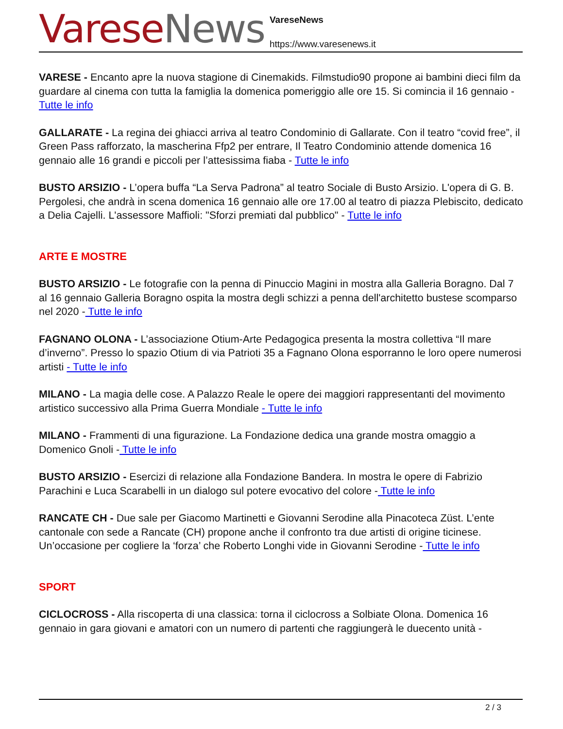Varese News
VareseNews
https://www.varesenews.it
VARESE - Encanto apre la nuova stagione di Cinemakids. Filmstudio90 propone ai bambini dieci film da guardare al cinema con tutta la famiglia la domenica pomeriggio alle ore 15. Si comincia il 16 gennaio - Tutte le info
GALLARATE - La regina dei ghiacci arriva al teatro Condominio di Gallarate. Con il teatro “covid free”, il Green Pass rafforzato, la mascherina Ffp2 per entrare, Il Teatro Condominio attende domenica 16 gennaio alle 16 grandi e piccoli per l’attesissima fiaba - Tutte le info
BUSTO ARSIZIO - L’opera buffa “La Serva Padrona” al teatro Sociale di Busto Arsizio. L'opera di G. B. Pergolesi, che andrà in scena domenica 16 gennaio alle ore 17.00 al teatro di piazza Plebiscito, dedicato a Delia Cajelli. L'assessore Maffioli: "Sforzi premiati dal pubblico" - Tutte le info
ARTE E MOSTRE
BUSTO ARSIZIO - Le fotografie con la penna di Pinuccio Magini in mostra alla Galleria Boragno. Dal 7 al 16 gennaio Galleria Boragno ospita la mostra degli schizzi a penna dell'architetto bustese scomparso nel 2020 - Tutte le info
FAGNANO OLONA - L’associazione Otium-Arte Pedagogica presenta la mostra collettiva “Il mare d’inverno”. Presso lo spazio Otium di via Patrioti 35 a Fagnano Olona esporranno le loro opere numerosi artisti - Tutte le info
MILANO - La magia delle cose. A Palazzo Reale le opere dei maggiori rappresentanti del movimento artistico successivo alla Prima Guerra Mondiale - Tutte le info
MILANO - Frammenti di una figurazione. La Fondazione dedica una grande mostra omaggio a Domenico Gnoli - Tutte le info
BUSTO ARSIZIO - Esercizi di relazione alla Fondazione Bandera. In mostra le opere di Fabrizio Parachini e Luca Scarabelli in un dialogo sul potere evocativo del colore - Tutte le info
RANCATE CH - Due sale per Giacomo Martinetti e Giovanni Serodine alla Pinacoteca Züst. L’ente cantonale con sede a Rancate (CH) propone anche il confronto tra due artisti di origine ticinese. Un’occasione per cogliere la ‘forza’ che Roberto Longhi vide in Giovanni Serodine - Tutte le info
SPORT
CICLOCROSS - Alla riscoperta di una classica: torna il ciclocross a Solbiate Olona. Domenica 16 gennaio in gara giovani e amatori con un numero di partenti che raggiungerà le duecento unità -
2 / 3